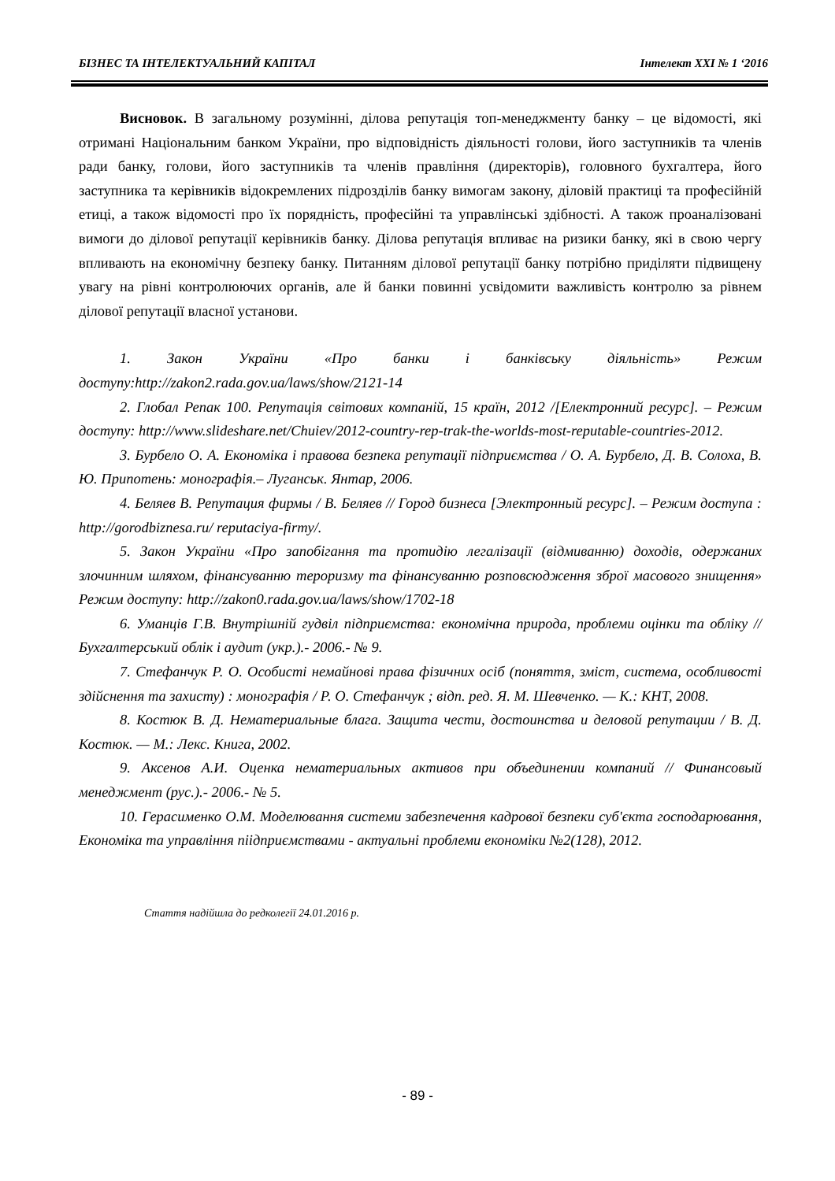БІЗНЕС ТА ІНТЕЛЕКТУАЛЬНИЙ КАПІТАЛ Інтелект XXI № 1 ‘2016
Висновок. В загальному розумінні, ділова репутація топ-менеджменту банку – це відомості, які отримані Національним банком України, про відповідність діяльності голови, його заступників та членів ради банку, голови, його заступників та членів правління (директорів), головного бухгалтера, його заступника та керівників відокремлених підрозділів банку вимогам закону, діловій практиці та професійній етиці, а також відомості про їх порядність, професійні та управлінські здібності. А також проаналізовані вимоги до ділової репутації керівників банку. Ділова репутація впливає на ризики банку, які в свою чергу впливають на економічну безпеку банку. Питанням ділової репутації банку потрібно приділяти підвищену увагу на рівні контролюючих органів, але й банки повинні усвідомити важливість контролю за рівнем ділової репутації власної установи.
1. Закон України «Про банки і банківську діяльність» Режим доступу:http://zakon2.rada.gov.ua/laws/show/2121-14
2. Глобал Репак 100. Репутація світових компаній, 15 країн, 2012 /[Електронний ресурс]. – Режим доступу: http://www.slideshare.net/Chuiev/2012-country-rep-trak-the-worlds-most-reputable-countries-2012.
3. Бурбело О. А. Економіка і правова безпека репутації підприємства / О. А. Бурбело, Д. В. Солоха, В. Ю. Припотень: монографія.– Луганськ. Янтар, 2006.
4. Беляев В. Репутация фирмы / В. Беляев // Город бизнеса [Электронный ресурс]. – Режим доступа : http://gorodbiznesa.ru/ reputaciya-firmy/.
5. Закон України «Про запобігання та протидію легалізації (відмиванню) доходів, одержаних злочинним шляхом, фінансуванню тероризму та фінансуванню розповсюдження зброї масового знищення» Режим доступу: http://zakon0.rada.gov.ua/laws/show/1702-18
6. Уманців Г.В. Внутрішній гудвіл підприємства: економічна природа, проблеми оцінки та обліку // Бухгалтерський облік і аудит (укр.).- 2006.- № 9.
7. Стефанчук Р. О. Особисті немайнові права фізичних осіб (поняття, зміст, система, особливості здійснення та захисту) : монографія / Р. О. Стефанчук ; відп. ред. Я. М. Шевченко. — К.: КНТ, 2008.
8. Костюк В. Д. Нематериальные блага. Защита чести, достоинства и деловой репутации / В. Д. Костюк. — М.: Лекс. Книга, 2002.
9. Аксенов А.И. Оценка нематериальных активов при объединении компаний // Финансовый менеджмент (рус.).- 2006.- № 5.
10. Герасименко О.М. Моделювання системи забезпечення кадрової безпеки суб'єкта господарювання, Економіка та управління піідприємствами - актуальні проблеми економіки №2(128), 2012.
Стаття надійшла до редколегії 24.01.2016 р.
- 89 -